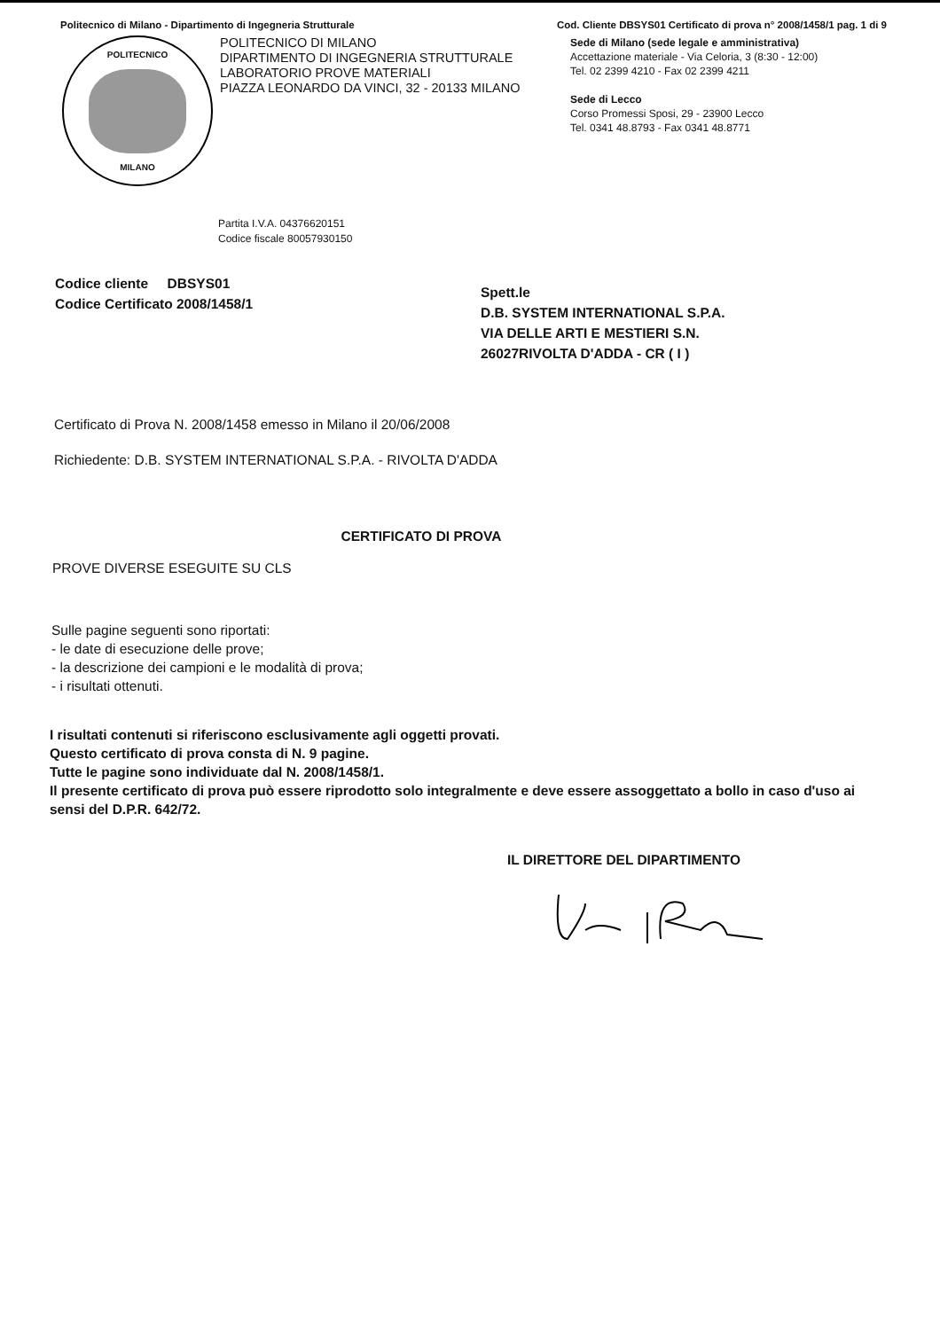Politecnico di Milano - Dipartimento di Ingegneria Strutturale Cod. Cliente DBSYS01 Certificato di prova n° 2008/1458/1 pag. 1 di 9
POLITECNICO
MILANO
POLITECNICO DI MILANO
DIPARTIMENTO DI INGEGNERIA STRUTTURALE
LABORATORIO PROVE MATERIALI
PIAZZA LEONARDO DA VINCI, 32 - 20133 MILANO
Sede di Milano (sede legale e amministrativa)
Accettazione materiale - Via Celoria, 3 (8:30 - 12:00)
Tel. 02 2399 4210 - Fax 02 2399 4211
Sede di Lecco
Corso Promessi Sposi, 29 - 23900 Lecco
Tel. 0341 48.8793 - Fax 0341 48.8771
Partita I.V.A. 04376620151
Codice fiscale 80057930150
Codice cliente DBSYS01
Codice Certificato 2008/1458/1
Spett.le
D.B. SYSTEM INTERNATIONAL S.P.A.
VIA DELLE ARTI E MESTIERI S.N.
26027RIVOLTA D'ADDA - CR ( I )
Certificato di Prova N. 2008/1458 emesso in Milano il 20/06/2008
Richiedente: D.B. SYSTEM INTERNATIONAL S.P.A. - RIVOLTA D'ADDA
CERTIFICATO DI PROVA
PROVE DIVERSE ESEGUITE SU CLS
Sulle pagine seguenti sono riportati:
- le date di esecuzione delle prove;
- la descrizione dei campioni e le modalità di prova;
- i risultati ottenuti.
I risultati contenuti si riferiscono esclusivamente agli oggetti provati.
Questo certificato di prova consta di N. 9 pagine.
Tutte le pagine sono individuate dal N. 2008/1458/1.
Il presente certificato di prova può essere riprodotto solo integralmente e deve essere assoggettato a bollo in caso d'uso ai sensi del D.P.R. 642/72.
IL DIRETTORE DEL DIPARTIMENTO